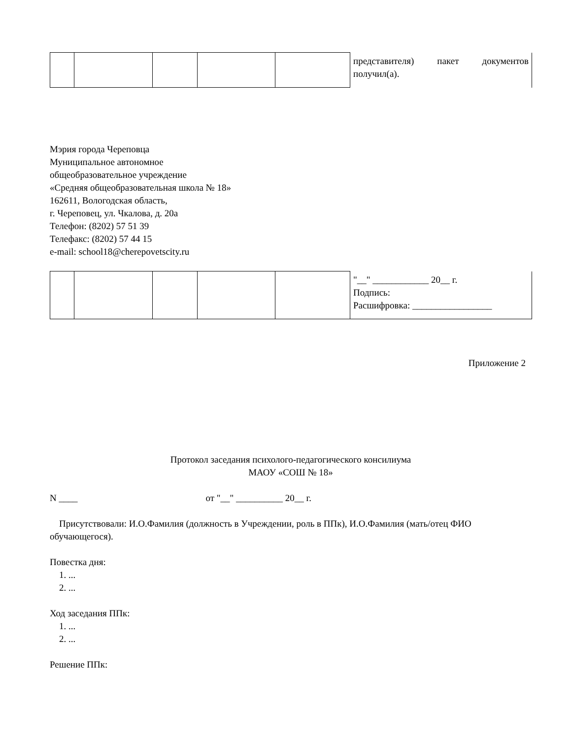| | | | | | представителя) пакет документов получил(а). |
Мэрия города Череповца
Муниципальное автономное
общеобразовательное учреждение
«Средняя общеобразовательная школа № 18»
162611, Вологодская область,
г. Череповец, ул. Чкалова, д. 20а
Телефон: (8202) 57 51 39
Телефакс: (8202) 57 44 15
e-mail: school18@cherepovetscity.ru
| | | | | | "__" ____________ 20__ г. Подпись: Расшифровка: _________________ |
Приложение 2
Протокол заседания психолого-педагогического консилиума
МАОУ «СОШ № 18»
N ____ от "__" __________ 20__ г.
Присутствовали: И.О.Фамилия (должность в Учреждении, роль в ППк), И.О.Фамилия (мать/отец ФИО обучающегося).
Повестка дня:
1. ...
2. ...
Ход заседания ППк:
1. ...
2. ...
Решение ППк: